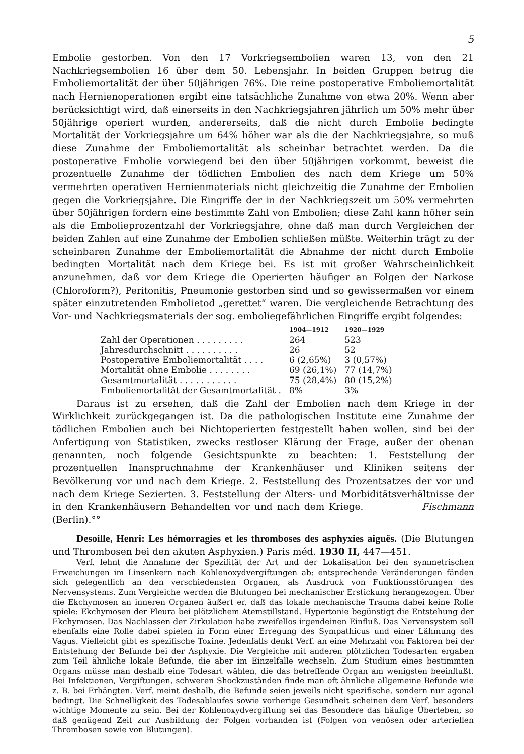5
Embolie gestorben. Von den 17 Vorkriegsembolien waren 13, von den 21 Nachkriegsembolien 16 über dem 50. Lebensjahr. In beiden Gruppen betrug die Emboliemortalität der über 50jährigen 76%. Die reine postoperative Emboliemortalität nach Hernienoperationen ergibt eine tatsächliche Zunahme von etwa 20%. Wenn aber berücksichtigt wird, daß einerseits in den Nachkriegsjahren jährlich um 50% mehr über 50jährige operiert wurden, andererseits, daß die nicht durch Embolie bedingte Mortalität der Vorkriegsjahre um 64% höher war als die der Nachkriegsjahre, so muß diese Zunahme der Emboliemortalität als scheinbar betrachtet werden. Da die postoperative Embolie vorwiegend bei den über 50jährigen vorkommt, beweist die prozentuelle Zunahme der tödlichen Embolien des nach dem Kriege um 50% vermehrten operativen Hernienmaterials nicht gleichzeitig die Zunahme der Embolien gegen die Vorkriegsjahre. Die Eingriffe der in der Nachkriegszeit um 50% vermehrten über 50jährigen fordern eine bestimmte Zahl von Embolien; diese Zahl kann höher sein als die Emboliepro­zentzahl der Vorkriegsjahre, ohne daß man durch Vergleichen der beiden Zahlen auf eine Zunahme der Embolien schließen müßte. Weiterhin trägt zu der scheinbaren Zunahme der Emboliemortalität die Abnahme der nicht durch Embolie bedingten Mortalität nach dem Kriege bei. Es ist mit großer Wahrscheinlichkeit anzunehmen, daß vor dem Kriege die Operierten häufiger an Folgen der Narkose (Chloroform?), Peritonitis, Pneumonie gestorben sind und so gewissermaßen vor einem später einzutretenden Embolietod „gerettet“ waren. Die vergleichende Betrachtung des Vor- und Nachkriegsmaterials der sog. emboliegefährlichen Eingriffe ergibt folgendes:
| | 1904—1912 | 1920—1929 |
| --- | --- | --- |
| Zahl der Operationen . . . . . . . . . | 264 | 523 |
| Jahresdurchschnitt . . . . . . . . . . | 26 | 52 |
| Postoperative Emboliemortalität . . . . | 6 (2,65%) | 3 (0,57%) |
| Mortalität ohne Embolie . . . . . . . . | 69 (26,1%) | 77 (14,7%) |
| Gesamtmortalität . . . . . . . . . . . | 75 (28,4%) | 80 (15,2%) |
| Emboliemortalität der Gesamtmortalität . | 8% | 3% |
Daraus ist zu ersehen, daß die Zahl der Embolien nach dem Kriege in der Wirklichkeit zurückgegangen ist. Da die pathologischen Institute eine Zunahme der tödlichen Embolien auch bei Nichtoperierten festgestellt haben wollen, sind bei der Anfertigung von Statistiken, zwecks restloser Klärung der Frage, außer der obenan genannten, noch folgende Gesichtspunkte zu beachten: 1. Feststellung der prozentuellen Inanspruchnahme der Krankenhäuser und Kliniken seitens der Bevölkerung vor und nach dem Kriege. 2. Feststellung des Prozentsatzes der vor und nach dem Kriege Sezierten. 3. Feststellung der Alters- und Morbiditätsverhältnisse der in den Krankenhäusern Behandelten vor und nach dem Kriege. Fischmann (Berlin).°°
Desoille, Henri: Les hémorragies et les thromboses des asphyxies aiguës. (Die Blutungen und Thrombosen bei den akuten Asphyxien.) Paris méd. 1930 II, 447—451.
Verf. lehnt die Annahme der Spezifität der Art und der Lokalisation bei den symmetrischen Erweichungen im Linsenkern nach Kohlenoxydvergiftungen ab: entsprechende Veränderungen fänden sich gelegentlich an den verschiedensten Organen, als Ausdruck von Funktionsstörungen des Nervensystems. Zum Vergleiche werden die Blutungen bei mechanischer Erstickung herangezogen. Über die Ekchymosen an inneren Organen äußert er, daß das lokale mechanische Trauma dabei keine Rolle spiele: Ekchymosen der Pleura bei plötzlichem Atemstillstand. Hypertonie begünstigt die Entstehung der Ekchymosen. Das Nachlassen der Zirkulation habe zweifellos irgendeinen Einfluß. Das Nervensystem soll ebenfalls eine Rolle dabei spielen in Form einer Erregung des Sympathicus und einer Lähmung des Vagus. Vielleicht gibt es spezifische Toxine. Jedenfalls denkt Verf. an eine Mehrzahl von Faktoren bei der Entstehung der Befunde bei der Asphyxie. Die Vergleiche mit anderen plötzlichen Todesarten ergaben zum Teil ähnliche lokale Befunde, die aber im Einzelfalle wechseln. Zum Studium eines bestimmten Organs müsse man deshalb eine Todesart wählen, die das betreffende Organ am wenigsten beeinflußt. Bei Infektionen, Vergiftungen, schweren Shockzuständen finde man oft ähnliche allgemeine Befunde wie z. B. bei Erhängten. Verf. meint deshalb, die Befunde seien jeweils nicht spezifische, sondern nur agonal bedingt. Die Schnelligkeit des Todesablaufes sowie vorherige Gesundheit scheinen dem Verf. besonders wichtige Momente zu sein. Bei der Kohlenoxydvergiftung sei das Besondere das häufige Überleben, so daß genügend Zeit zur Ausbildung der Folgen vorhanden ist (Folgen von venösen oder arteriellen Thrombosen sowie von Blutungen).